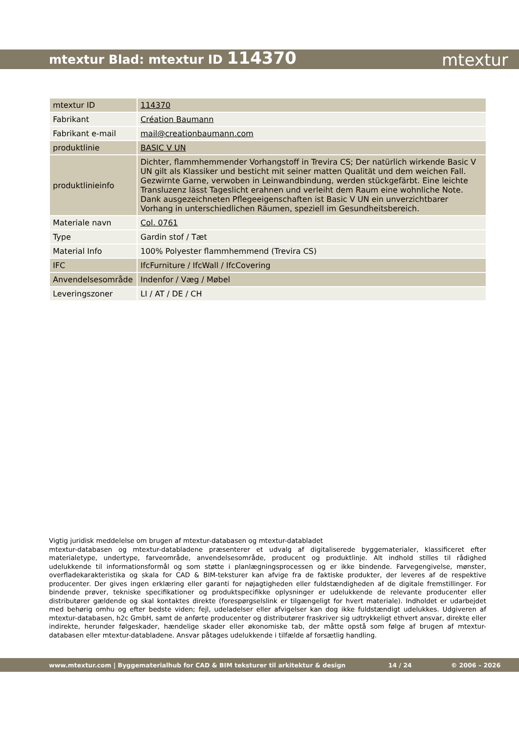mtextur Blad: mtextur ID 114370
mtextur
| mtextur ID | 114370 |
| Fabrikant | Création Baumann |
| Fabrikant e-mail | mail@creationbaumann.com |
| produktlinie | BASIC V UN |
| produktlinieinfo | Dichter, flammhemmender Vorhangstoff in Trevira CS; Der natürlich wirkende Basic V UN gilt als Klassiker und besticht mit seiner matten Qualität und dem weichen Fall. Gezwirnte Garne, verwoben in Leinwandbindung, werden stückgefärbt. Eine leichte Transluzenz lässt Tageslicht erahnen und verleiht dem Raum eine wohnliche Note. Dank ausgezeichneten Pflegeeigenschaften ist Basic V UN ein unverzichtbarer Vorhang in unterschiedlichen Räumen, speziell im Gesundheitsbereich. |
| Materiale navn | Col. 0761 |
| Type | Gardin stof / Tæt |
| Material Info | 100% Polyester flammhemmend (Trevira CS) |
| IFC | IfcFurniture / IfcWall / IfcCovering |
| Anvendelsesområde | Indenfor / Væg / Møbel |
| Leveringszoner | LI / AT / DE / CH |
Vigtig juridisk meddelelse om brugen af mtextur-databasen og mtextur-databladet
mtextur-databasen og mtextur-databladene præsenterer et udvalg af digitaliserede byggematerialer, klassificeret efter materialetype, undertype, farveområde, anvendelsesområde, producent og produktlinje. Alt indhold stilles til rådighed udelukkende til informationsformål og som støtte i planlægningsprocessen og er ikke bindende. Farvegengivelse, mønster, overfladekarakteristika og skala for CAD & BIM-teksturer kan afvige fra de faktiske produkter, der leveres af de respektive producenter. Der gives ingen erklæring eller garanti for nøjagtigheden eller fuldstændigheden af de digitale fremstillinger. For bindende prøver, tekniske specifikationer og produktspecifikke oplysninger er udelukkende de relevante producenter eller distributører gældende og skal kontaktes direkte (forespørgselslink er tilgængeligt for hvert materiale). Indholdet er udarbejdet med behørig omhu og efter bedste viden; fejl, udeladelser eller afvigelser kan dog ikke fuldstændigt udelukkes. Udgiveren af mtextur-databasen, h2c GmbH, samt de anførte producenter og distributører fraskriver sig udtrykkeligt ethvert ansvar, direkte eller indirekte, herunder følgeskader, hændelige skader eller økonomiske tab, der måtte opstå som følge af brugen af mtextur-databasen eller mtextur-databladene. Ansvar påtages udelukkende i tilfælde af forsætlig handling.
www.mtextur.com | Byggematerialhub for CAD & BIM teksturer til arkitektur & design 14 / 24 © 2006 – 2026